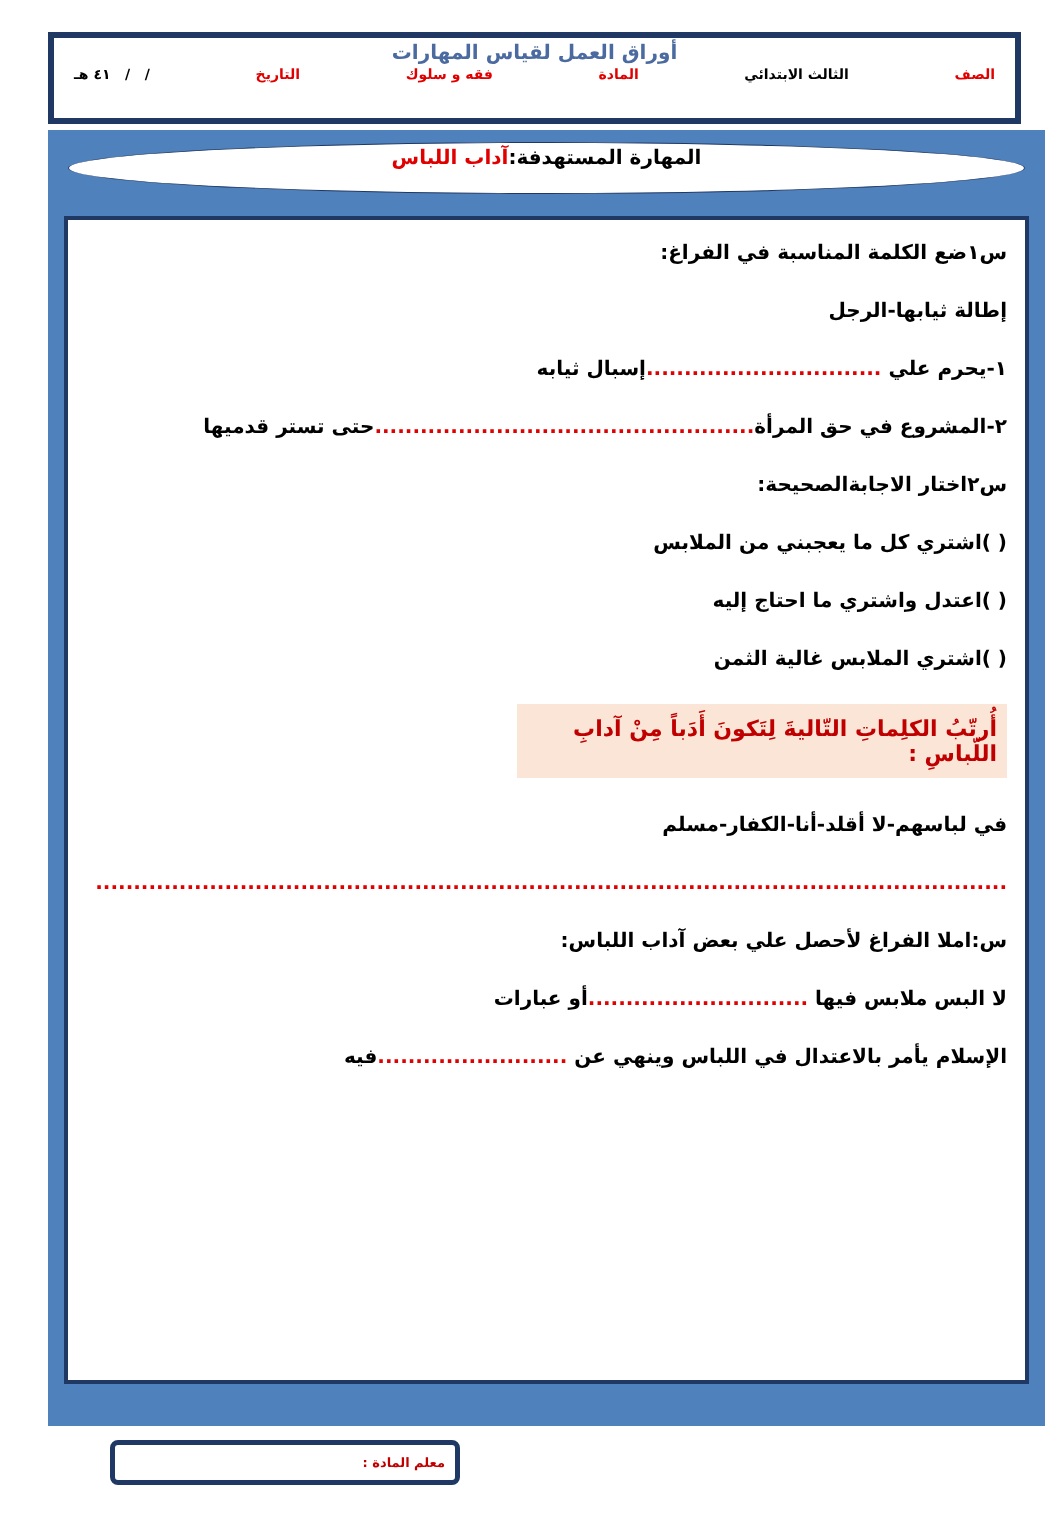أوراق العمل لقياس المهارات
الصف الثالث الابتدائي المادة فقه و سلوك التاريخ / / ٤١ هـ
المهارة المستهدفة:آداب اللباس
س١ضع الكلمة المناسبة في الفراغ:
إطالة ثيابها-الرجل
١-يحرم علي ............................... إسبال ثيابه
٢-المشروع في حق المرأة.................................................. حتى تستر قدميها
س٢اختار الاجابةالصحيحة:
( )اشتري كل ما يعجبني من الملابس
( )اعتدل واشتري ما احتاج إليه
( )اشتري الملابس غالية الثمن
أُرتّبُ الكلِماتِ التّاليةَ لِتَكونَ أَدَباً مِنْ آدابِ اللّباسِ :
في لباسهم-لا أقلد-أنا-الكفار-مسلم
..............................................................................................................................
س:املا الفراغ لأحصل علي بعض آداب اللباس:
لا البس ملابس فيها ............................. أو عبارات
الإسلام يأمر بالاعتدال في اللباس وينهي عن ......................... فيه
معلم المادة :